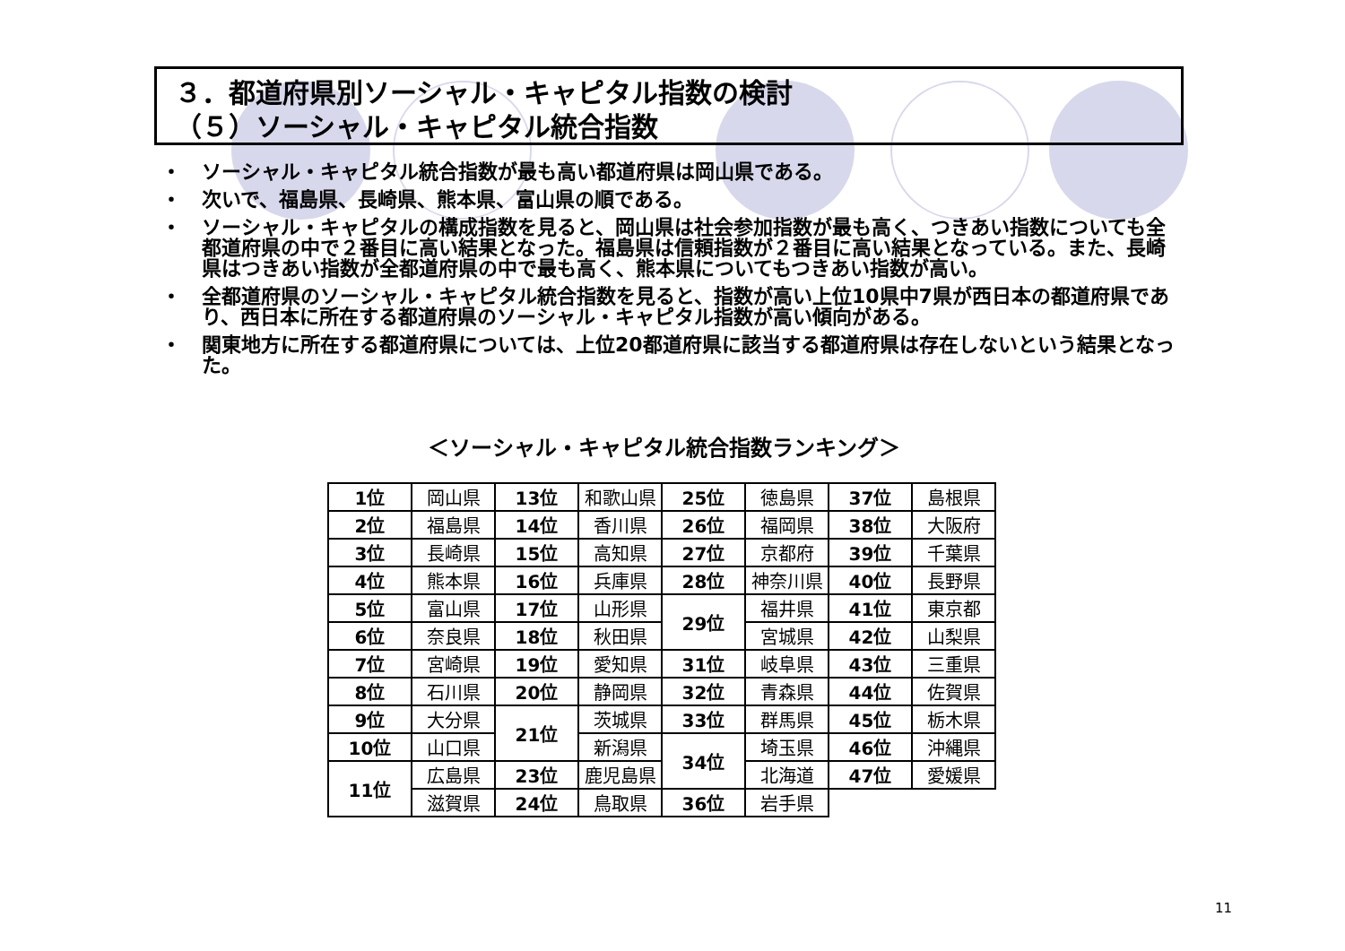３．都道府県別ソーシャル・キャピタル指数の検討
（５）ソーシャル・キャピタル統合指数
・ ソーシャル・キャピタル統合指数が最も高い都道府県は岡山県である。
・ 次いで、福島県、長崎県、熊本県、富山県の順である。
・ ソーシャル・キャピタルの構成指数を見ると、岡山県は社会参加指数が最も高く、つきあい指数についても全都道府県の中で２番目に高い結果となった。福島県は信頼指数が２番目に高い結果となっている。また、長崎県はつきあい指数が全都道府県の中で最も高く、熊本県についてもつきあい指数が高い。
・ 全都道府県のソーシャル・キャピタル統合指数を見ると、指数が高い上位10県中7県が西日本の都道府県であり、西日本に所在する都道府県のソーシャル・キャピタル指数が高い傾向がある。
・ 関東地方に所在する都道府県については、上位20都道府県に該当する都道府県は存在しないという結果となった。
＜ソーシャル・キャピタル統合指数ランキング＞
| 1位 | 岡山県 | 13位 | 和歌山県 | 25位 | 徳島県 | 37位 | 島根県 |
| 2位 | 福島県 | 14位 | 香川県 | 26位 | 福岡県 | 38位 | 大阪府 |
| 3位 | 長崎県 | 15位 | 高知県 | 27位 | 京都府 | 39位 | 千葉県 |
| 4位 | 熊本県 | 16位 | 兵庫県 | 28位 | 神奈川県 | 40位 | 長野県 |
| 5位 | 富山県 | 17位 | 山形県 | 29位 | 福井県 | 41位 | 東京都 |
| 6位 | 奈良県 | 18位 | 秋田県 | | 宮城県 | 42位 | 山梨県 |
| 7位 | 宮崎県 | 19位 | 愛知県 | 31位 | 岐阜県 | 43位 | 三重県 |
| 8位 | 石川県 | 20位 | 静岡県 | 32位 | 青森県 | 44位 | 佐賀県 |
| 9位 | 大分県 | 21位 | 茨城県 | 33位 | 群馬県 | 45位 | 栃木県 |
| 10位 | 山口県 | | 新潟県 | 34位 | 埼玉県 | 46位 | 沖縄県 |
| 11位 | 広島県 | 23位 | 鹿児島県 | | 北海道 | 47位 | 愛媛県 |
| | 滋賀県 | 24位 | 鳥取県 | 36位 | 岩手県 | | |
11